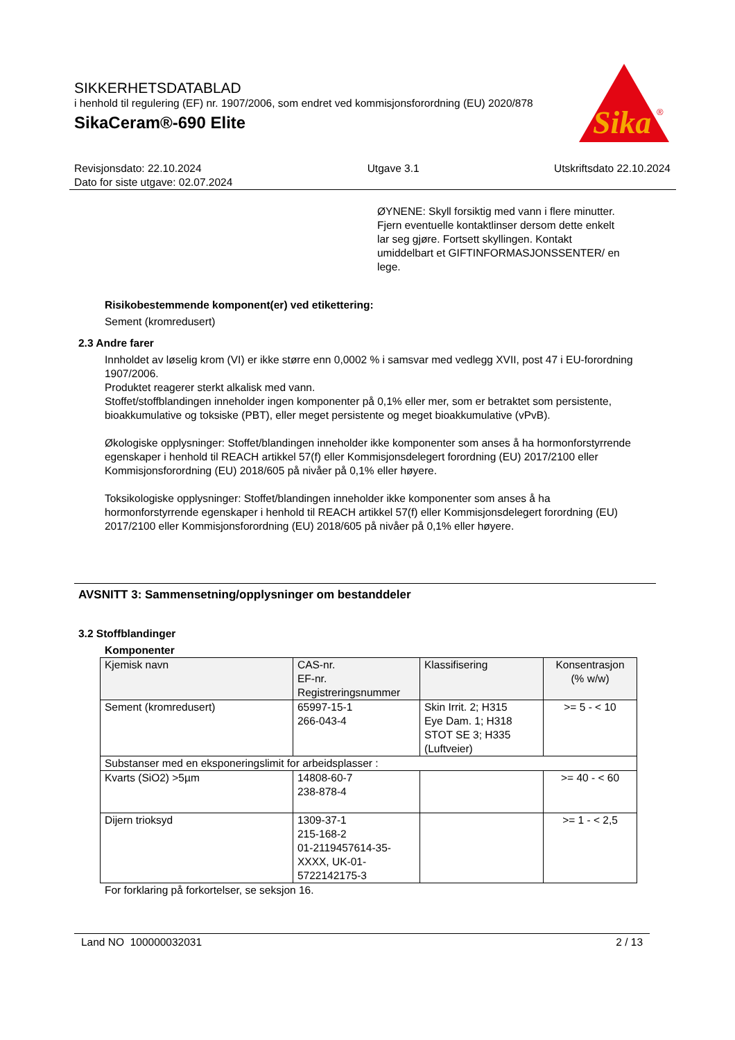SIKKERHETSDATABLAD
i henhold til regulering (EF) nr. 1907/2006, som endret ved kommisjonsforordning (EU) 2020/878
SikaCeram®-690 Elite
Sika
®
Revisjonsdato: 22.10.2024
Dato for siste utgave: 02.07.2024
Utgave 3.1 Utskriftsdato 22.10.2024
ØYNENE: Skyll forsiktig med vann i flere minutter. Fjern eventuelle kontaktlinser dersom dette enkelt lar seg gjøre. Fortsett skyllingen. Kontakt umiddelbart et GIFTINFORMASJONSSENTER/ en lege.
Risikobestemmende komponent(er) ved etikettering:
Sement (kromredusert)
2.3 Andre farer
Innholdet av løselig krom (VI) er ikke større enn 0,0002 % i samsvar med vedlegg XVII, post 47 i EU-forordning 1907/2006.
Produktet reagerer sterkt alkalisk med vann.
Stoffet/stoffblandingen inneholder ingen komponenter på 0,1% eller mer, som er betraktet som persistente, bioakkumulative og toksiske (PBT), eller meget persistente og meget bioakkumulative (vPvB).
Økologiske opplysninger: Stoffet/blandingen inneholder ikke komponenter som anses å ha hormonforstyrrende egenskaper i henhold til REACH artikkel 57(f) eller Kommisjonsdelegert forordning (EU) 2017/2100 eller Kommisjonsforordning (EU) 2018/605 på nivåer på 0,1% eller høyere.
Toksikologiske opplysninger: Stoffet/blandingen inneholder ikke komponenter som anses å ha hormonforstyrrende egenskaper i henhold til REACH artikkel 57(f) eller Kommisjonsdelegert forordning (EU) 2017/2100 eller Kommisjonsforordning (EU) 2018/605 på nivåer på 0,1% eller høyere.
AVSNITT 3: Sammensetning/opplysninger om bestanddeler
3.2 Stoffblandinger
Komponenter
| Kjemisk navn | CAS-nr. EF-nr. Registreringsnummer | Klassifisering | Konsentrasjon (% w/w) |
| --- | --- | --- | --- |
| Sement (kromredusert) | 65997-15-1 266-043-4 | Skin Irrit. 2; H315 Eye Dam. 1; H318 STOT SE 3; H335 (Luftveier) | >= 5 - < 10 |
| Substanser med en eksponeringslimit for arbeidsplasser : | | | |
| Kvarts (SiO2) >5µm | 14808-60-7 238-878-4 | | >= 40 - < 60 |
| Dijern trioksyd | 1309-37-1 215-168-2 01-2119457614-35-XXXX, UK-01-5722142175-3 | | >= 1 - < 2,5 |
For forklaring på forkortelser, se seksjon 16.
Land NO 100000032031 2 / 13